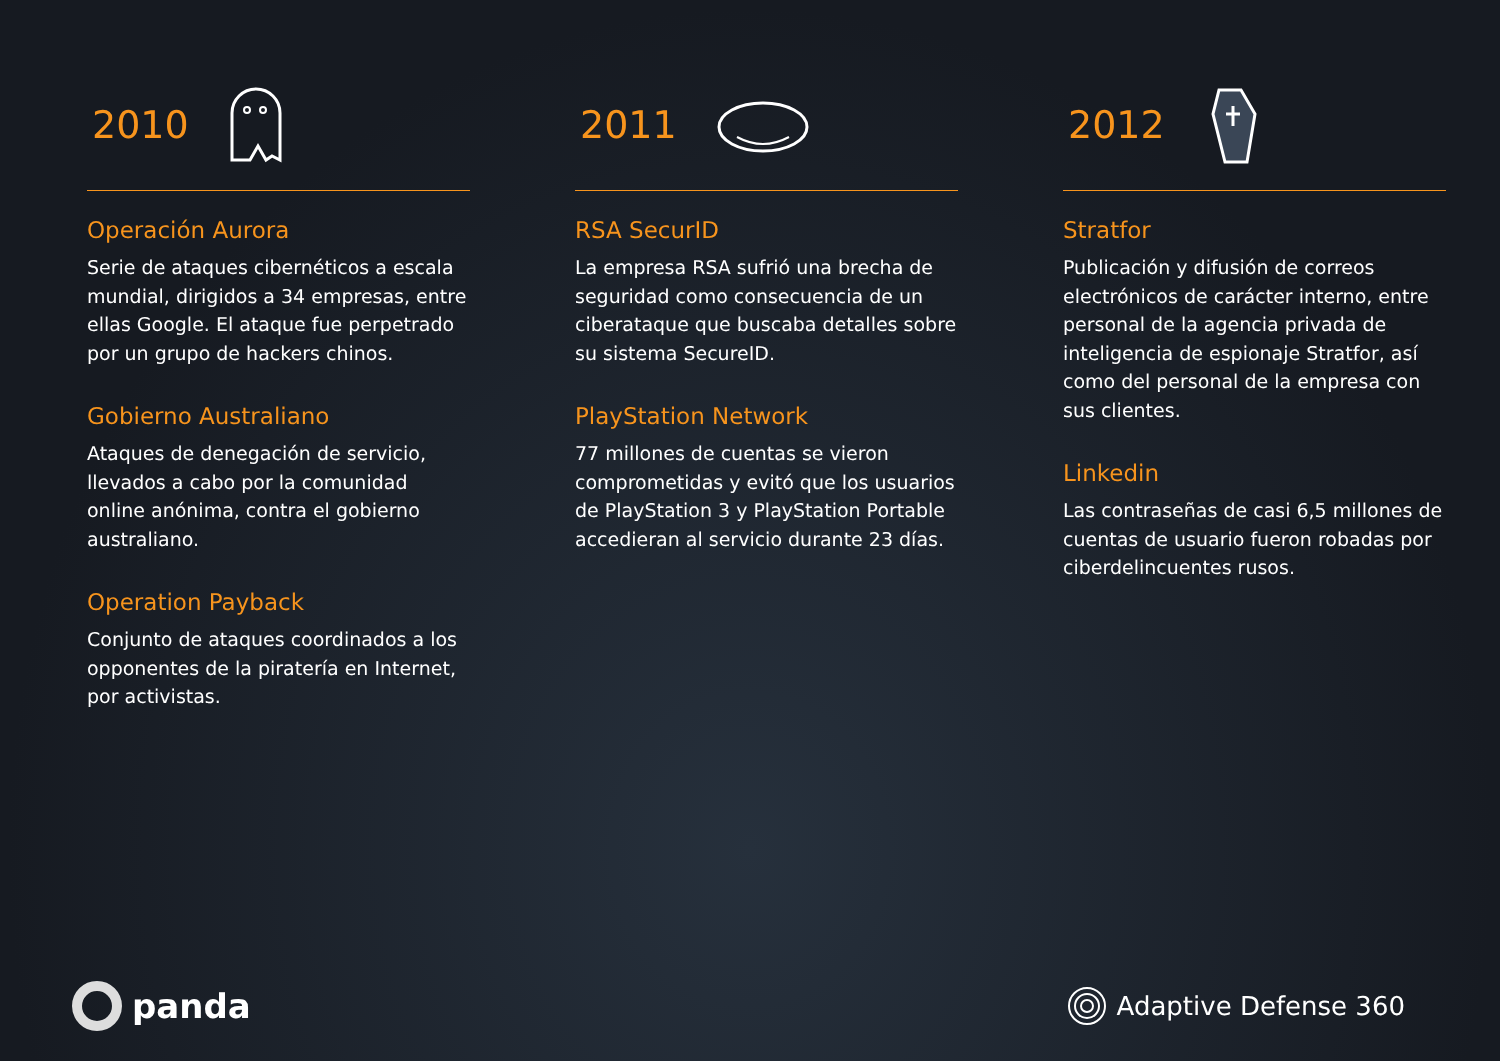2010
Operación Aurora
Serie de ataques cibernéticos a escala mundial, dirigidos a 34 empresas, entre ellas Google. El ataque fue perpetrado por un grupo de hackers chinos.
Gobierno Australiano
Ataques de denegación de servicio, llevados a cabo por la comunidad online anónima, contra el gobierno australiano.
Operation Payback
Conjunto de ataques coordinados a los opponentes de la piratería en Internet, por activistas.
2011
RSA SecurID
La empresa RSA sufrió una brecha de seguridad como consecuencia de un ciberataque que buscaba detalles sobre su sistema SecureID.
PlayStation Network
77 millones de cuentas se vieron comprometidas y evitó que los usuarios de PlayStation 3 y PlayStation Portable accedieran al servicio durante 23 días.
2012
Stratfor
Publicación y difusión de correos electrónicos de carácter interno, entre personal de la agencia privada de inteligencia de espionaje Stratfor, así como del personal de la empresa con sus clientes.
Linkedin
Las contraseñas de casi 6,5 millones de cuentas de usuario fueron robadas por ciberdelincuentes rusos.
panda
Adaptive Defense 360